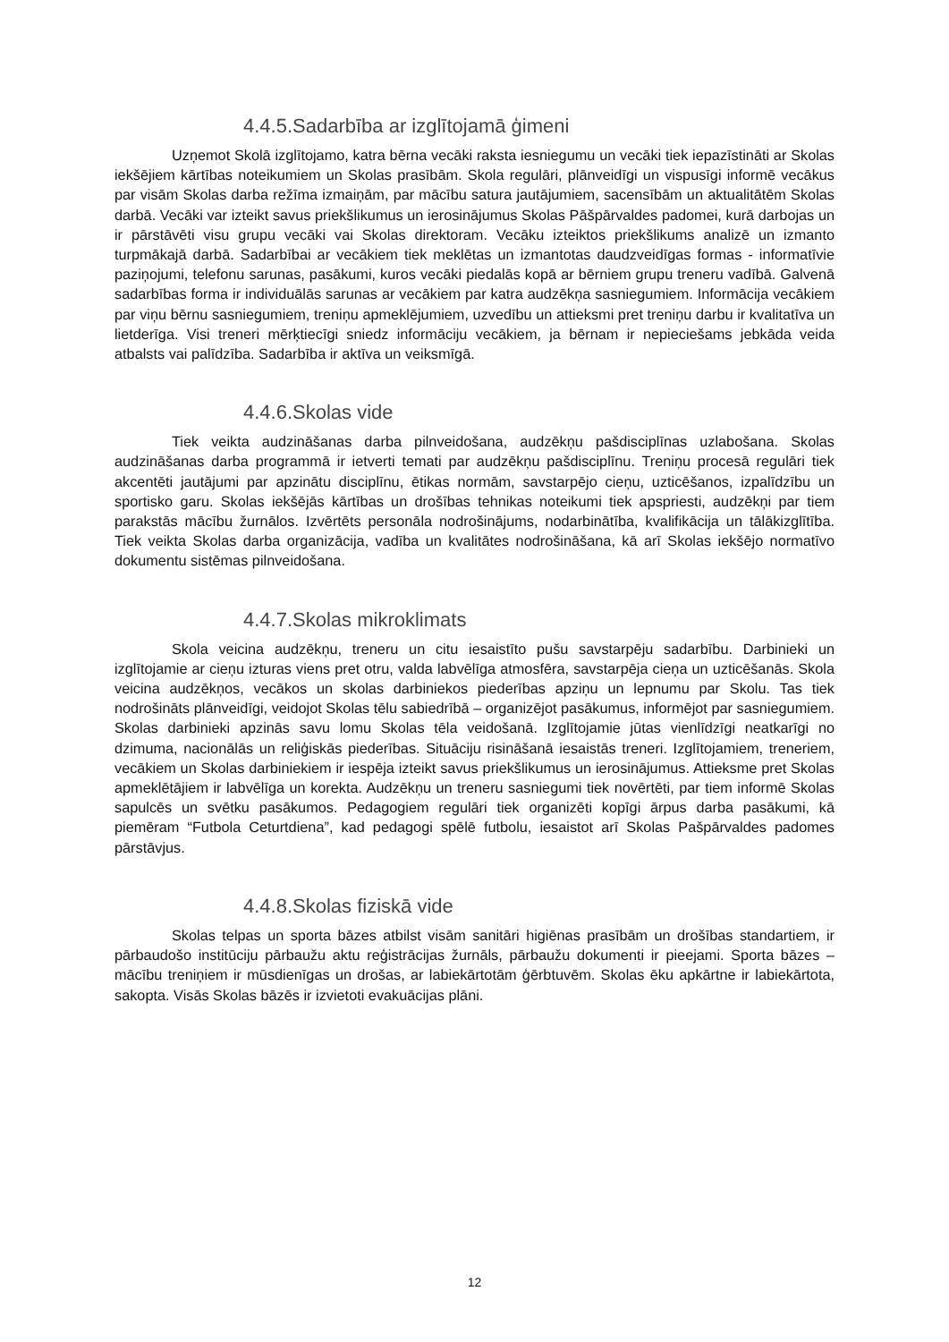4.4.5.Sadarbība ar izglītojamā ģimeni
Uzņemot Skolā izglītojamo, katra bērna vecāki raksta iesniegumu un vecāki tiek iepazīstināti ar Skolas iekšējiem kārtības noteikumiem un Skolas prasībām. Skola regulāri, plānveidīgi un vispusīgi informē vecākus par visām Skolas darba režīma izmaiņām, par mācību satura jautājumiem, sacensībām un aktualitātēm Skolas darbā. Vecāki var izteikt savus priekšlikumus un ierosinājumus Skolas Pāšpārvaldes padomei, kurā darbojas un ir pārstāvēti visu grupu vecāki vai Skolas direktoram. Vecāku izteiktos priekšlikums analizē un izmanto turpmākajā darbā. Sadarbībai ar vecākiem tiek meklētas un izmantotas daudzveidīgas formas - informatīvie paziņojumi, telefonu sarunas, pasākumi, kuros vecāki piedalās kopā ar bērniem grupu treneru vadībā. Galvenā sadarbības forma ir individuālās sarunas ar vecākiem par katra audzēkņa sasniegumiem. Informācija vecākiem par viņu bērnu sasniegumiem, treniņu apmeklējumiem, uzvedību un attieksmi pret treniņu darbu ir kvalitatīva un lietderīga. Visi treneri mērķtiecīgi sniedz informāciju vecākiem, ja bērnam ir nepieciešams jebkāda veida atbalsts vai palīdzība. Sadarbība ir aktīva un veiksmīgā.
4.4.6.Skolas vide
Tiek veikta audzināšanas darba pilnveidošana, audzēkņu pašdisciplīnas uzlabošana. Skolas audzināšanas darba programmā ir ietverti temati par audzēkņu pašdisciplīnu. Treniņu procesā regulāri tiek akcentēti jautājumi par apzinātu disciplīnu, ētikas normām, savstarpējo cieņu, uzticēšanos, izpalīdzību un sportisko garu. Skolas iekšējās kārtības un drošības tehnikas noteikumi tiek apspriesti, audzēkņi par tiem parakstās mācību žurnālos. Izvērtēts personāla nodrošinājums, nodarbinātība, kvalifikācija un tālākizglītība. Tiek veikta Skolas darba organizācija, vadība un kvalitātes nodrošināšana, kā arī Skolas iekšējo normatīvo dokumentu sistēmas pilnveidošana.
4.4.7.Skolas mikroklimats
Skola veicina audzēkņu, treneru un citu iesaistīto pušu savstarpēju sadarbību. Darbinieki un izglītojamie ar cieņu izturas viens pret otru, valda labvēlīga atmosfēra, savstarpēja cieņa un uzticēšanās. Skola veicina audzēkņos, vecākos un skolas darbiniekos piederības apziņu un lepnumu par Skolu. Tas tiek nodrošināts plānveidīgi, veidojot Skolas tēlu sabiedrībā – organizējot pasākumus, informējot par sasniegumiem. Skolas darbinieki apzinās savu lomu Skolas tēla veidošanā. Izglītojamie jūtas vienlīdzīgi neatkarīgi no dzimuma, nacionālās un reliģiskās piederības. Situāciju risināšanā iesaistās treneri. Izglītojamiem, treneriem, vecākiem un Skolas darbiniekiem ir iespēja izteikt savus priekšlikumus un ierosinājumus. Attieksme pret Skolas apmeklētājiem ir labvēlīga un korekta. Audzēkņu un treneru sasniegumi tiek novērtēti, par tiem informē Skolas sapulcēs un svētku pasākumos. Pedagogiem regulāri tiek organizēti kopīgi ārpus darba pasākumi, kā piemēram “Futbola Ceturtdiena”, kad pedagogi spēlē futbolu, iesaistot arī Skolas Pašpārvaldes padomes pārstāvjus.
4.4.8.Skolas fiziskā vide
Skolas telpas un sporta bāzes atbilst visām sanitāri higiēnas prasībām un drošības standartiem, ir pārbaudošo institūciju pārbaužu aktu reģistrācijas žurnāls, pārbaužu dokumenti ir pieejami. Sporta bāzes – mācību treniņiem ir mūsdienīgas un drošas, ar labiekārtotām ģērbtuvēm. Skolas ēku apkārtne ir labiekārtota, sakopta. Visās Skolas bāzēs ir izvietoti evakuācijas plāni.
12